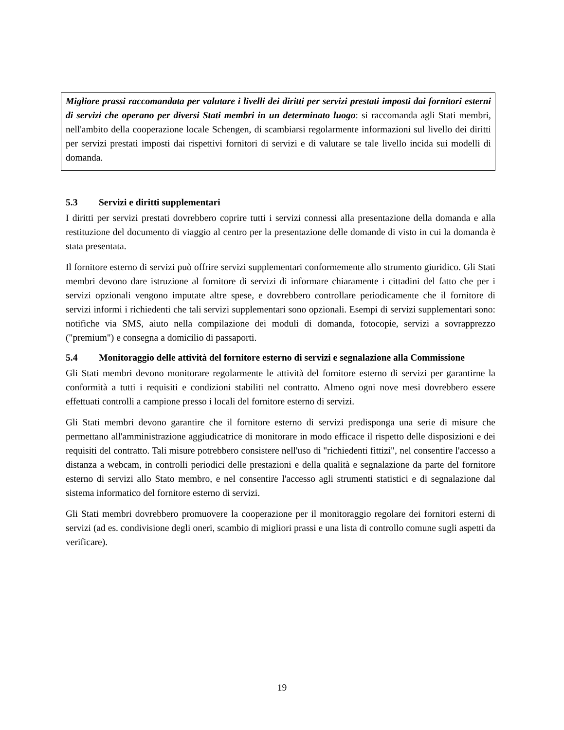Migliore prassi raccomandata per valutare i livelli dei diritti per servizi prestati imposti dai fornitori esterni di servizi che operano per diversi Stati membri in un determinato luogo: si raccomanda agli Stati membri, nell'ambito della cooperazione locale Schengen, di scambiarsi regolarmente informazioni sul livello dei diritti per servizi prestati imposti dai rispettivi fornitori di servizi e di valutare se tale livello incida sui modelli di domanda.
5.3 Servizi e diritti supplementari
I diritti per servizi prestati dovrebbero coprire tutti i servizi connessi alla presentazione della domanda e alla restituzione del documento di viaggio al centro per la presentazione delle domande di visto in cui la domanda è stata presentata.
Il fornitore esterno di servizi può offrire servizi supplementari conformemente allo strumento giuridico. Gli Stati membri devono dare istruzione al fornitore di servizi di informare chiaramente i cittadini del fatto che per i servizi opzionali vengono imputate altre spese, e dovrebbero controllare periodicamente che il fornitore di servizi informi i richiedenti che tali servizi supplementari sono opzionali. Esempi di servizi supplementari sono: notifiche via SMS, aiuto nella compilazione dei moduli di domanda, fotocopie, servizi a sovrapprezzo ("premium") e consegna a domicilio di passaporti.
5.4 Monitoraggio delle attività del fornitore esterno di servizi e segnalazione alla Commissione
Gli Stati membri devono monitorare regolarmente le attività del fornitore esterno di servizi per garantirne la conformità a tutti i requisiti e condizioni stabiliti nel contratto. Almeno ogni nove mesi dovrebbero essere effettuati controlli a campione presso i locali del fornitore esterno di servizi.
Gli Stati membri devono garantire che il fornitore esterno di servizi predisponga una serie di misure che permettano all'amministrazione aggiudicatrice di monitorare in modo efficace il rispetto delle disposizioni e dei requisiti del contratto. Tali misure potrebbero consistere nell'uso di "richiedenti fittizi", nel consentire l'accesso a distanza a webcam, in controlli periodici delle prestazioni e della qualità e segnalazione da parte del fornitore esterno di servizi allo Stato membro, e nel consentire l'accesso agli strumenti statistici e di segnalazione dal sistema informatico del fornitore esterno di servizi.
Gli Stati membri dovrebbero promuovere la cooperazione per il monitoraggio regolare dei fornitori esterni di servizi (ad es. condivisione degli oneri, scambio di migliori prassi e una lista di controllo comune sugli aspetti da verificare).
19